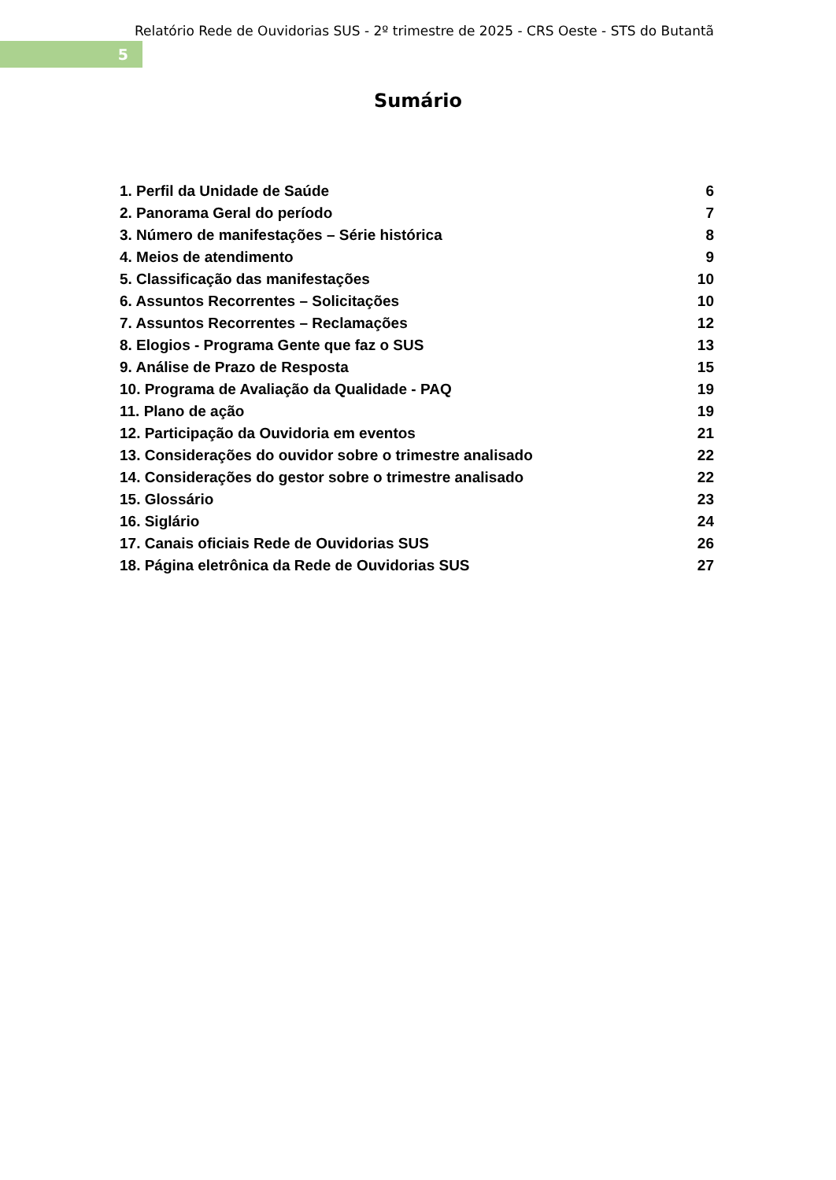Relatório Rede de Ouvidorias SUS - 2º trimestre de 2025 - CRS Oeste - STS do Butantã
5
Sumário
1. Perfil da Unidade de Saúde 6
2. Panorama Geral do período 7
3. Número de manifestações – Série histórica 8
4. Meios de atendimento 9
5. Classificação das manifestações 10
6. Assuntos Recorrentes – Solicitações 10
7. Assuntos Recorrentes – Reclamações 12
8. Elogios - Programa Gente que faz o SUS 13
9. Análise de Prazo de Resposta 15
10. Programa de Avaliação da Qualidade - PAQ 19
11. Plano de ação 19
12. Participação da Ouvidoria em eventos 21
13. Considerações do ouvidor sobre o trimestre analisado 22
14. Considerações do gestor sobre o trimestre analisado 22
15. Glossário 23
16. Siglário 24
17. Canais oficiais Rede de Ouvidorias SUS 26
18. Página eletrônica da Rede de Ouvidorias SUS 27